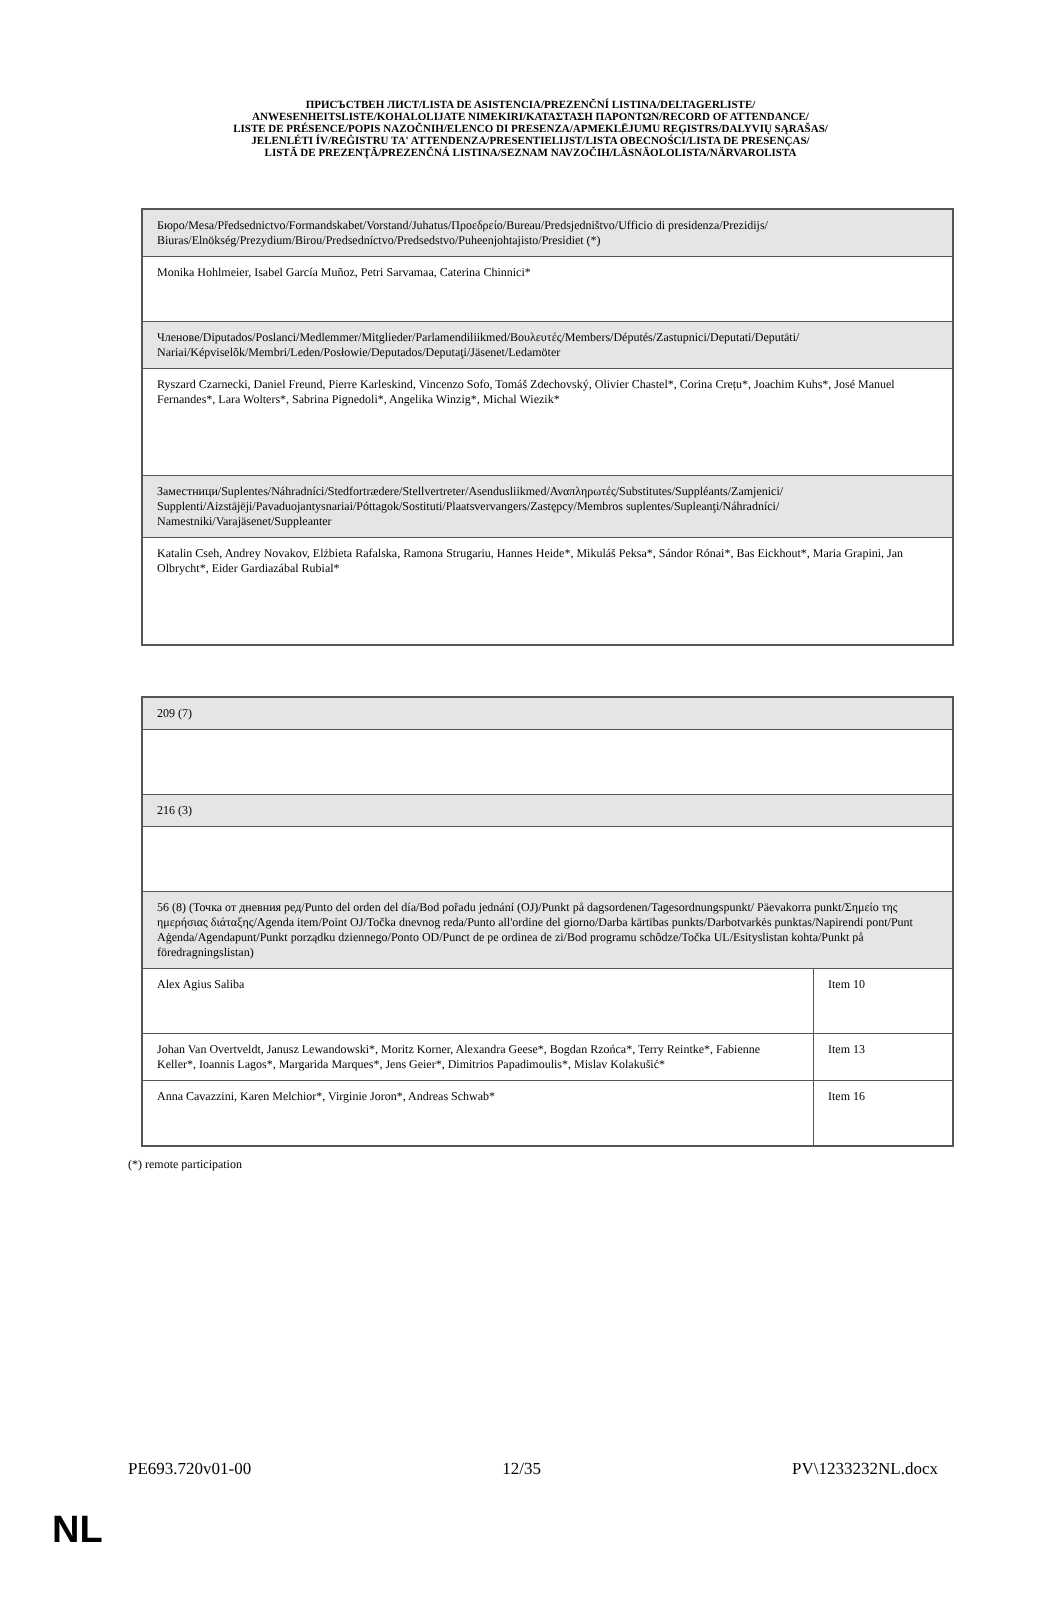ПРИСЪСТВЕН ЛИСТ/LISTA DE ASISTENCIA/PREZENČNÍ LISTINA/DELTAGERLISTE/
ANWESENHEITSLISTE/KOHALOLIJATE NIMEKIRI/ΚΑΤΑΣΤΑΣΗ ΠΑΡΟΝΤΩΝ/RECORD OF ATTENDANCE/
LISTE DE PRÉSENCE/POPIS NAZOČNIH/ELENCO DI PRESENZA/APMEKLĒJUMU REĢISTRS/DALYVIŲ SĄRAŠAS/
JELENLÉTI ÍV/REĠISTRU TA' ATTENDENZA/PRESENTIELIJST/LISTA OBECNOŚCI/LISTA DE PRESENÇAS/
LISTĂ DE PREZENŢĂ/PREZENČNÁ LISTINA/SEZNAM NAVZOČIH/LÄSNÄOLOLISTA/NÄRVAROLISTA
| Бюро/Mesa/Předsednictvo/Formandskabet/Vorstand/Juhatus/Προεδρείο/Bureau/Predsjedništvo/Ufficio di presidenza/Prezidijs/ Biuras/Elnökség/Prezydium/Birou/Predsedníctvo/Predsedstvo/Puheenjohtajisto/Presidiet (*) |
| Monika Hohlmeier, Isabel García Muñoz, Petri Sarvamaa, Caterina Chinnici* |
| Членове/Diputados/Poslanci/Medlemmer/Mitglieder/Parlamendiliikmed/Βουλευτές/Members/Députés/Zastupnici/Deputati/Deputāti/ Nariai/Képviselõk/Membri/Leden/Posłowie/Deputados/Deputaţi/Jäsenet/Ledamöter |
| Ryszard Czarnecki, Daniel Freund, Pierre Karleskind, Vincenzo Sofo, Tomáš Zdechovský, Olivier Chastel*, Corina Crețu*, Joachim Kuhs*, José Manuel Fernandes*, Lara Wolters*, Sabrina Pignedoli*, Angelika Winzig*, Michal Wiezik* |
| Заместници/Suplentes/Náhradníci/Stedfortrædere/Stellvertreter/Asendusliikmed/Αναπληρωτές/Substitutes/Suppléants/Zamjenici/ Supplenti/Aizstājēji/Pavaduojantysnariai/Póttagok/Sostituti/Plaatsvervangers/Zastępcy/Membros suplentes/Supleanţi/Náhradníci/ Namestniki/Varajäsenet/Suppleanter |
| Katalin Cseh, Andrey Novakov, Elżbieta Rafalska, Ramona Strugariu, Hannes Heide*, Mikuláš Peksa*, Sándor Rónai*, Bas Eickhout*, Maria Grapini, Jan Olbrycht*, Eider Gardiazábal Rubial* |
| 209 (7) | |
| 216 (3) | |
| 56 (8) (Точка от дневния ред/Punto del orden del día/Bod pořadu jednání (OJ)/Punkt på dagsordenen/Tagesordnungspunkt/ Päevakorra punkt/Σημείο της ημερήσιας διάταξης/Agenda item/Point OJ/Točka dnevnog reda/Punto all'ordine del giorno/Darba kārtības punkts/Darbotvarkės punktas/Napirendi pont/Punt Aġenda/Agendapunt/Punkt porządku dziennego/Ponto OD/Punct de pe ordinea de zi/Bod programu schôdze/Točka UL/Esityslistan kohta/Punkt på föredragningslistan) | |
| Alex Agius Saliba | Item 10 |
| Johan Van Overtveldt, Janusz Lewandowski*, Moritz Korner, Alexandra Geese*, Bogdan Rzońca*, Terry Reintke*, Fabienne Keller*, Ioannis Lagos*, Margarida Marques*, Jens Geier*, Dimitrios Papadimoulis*, Mislav Kolakušić* | Item 13 |
| Anna Cavazzini, Karen Melchior*, Virginie Joron*, Andreas Schwab* | Item 16 |
(*) remote participation
PE693.720v01-00 12/35 PV\1233232NL.docx
NL